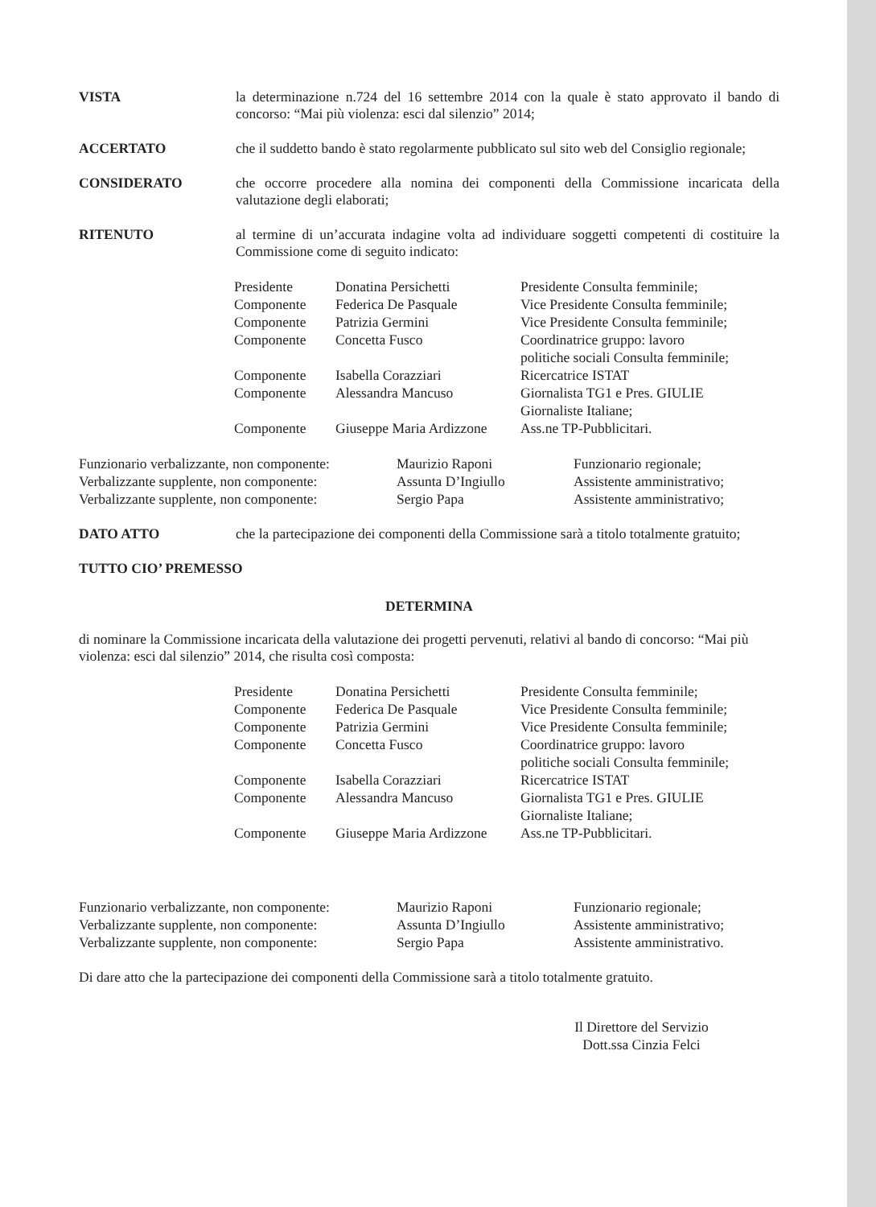VISTA
la determinazione n.724 del 16 settembre 2014 con la quale è stato approvato il bando di concorso: “Mai più violenza: esci dal silenzio” 2014;
ACCERTATO
che il suddetto bando è stato regolarmente pubblicato sul sito web del Consiglio regionale;
CONSIDERATO
che occorre procedere alla nomina dei componenti della Commissione incaricata della valutazione degli elaborati;
RITENUTO
al termine di un’accurata indagine volta ad individuare soggetti competenti di costituire la Commissione come di seguito indicato:
| Presidente | Donatina Persichetti | Presidente Consulta femminile; |
| Componente | Federica De Pasquale | Vice Presidente Consulta femminile; |
| Componente | Patrizia Germini | Vice Presidente Consulta femminile; |
| Componente | Concetta Fusco | Coordinatrice gruppo: lavoro politiche sociali Consulta femminile; |
| Componente | Isabella Corazziari | Ricercatrice ISTAT |
| Componente | Alessandra Mancuso | Giornalista TG1 e Pres. GIULIE Giornaliste Italiane; |
| Componente | Giuseppe Maria Ardizzone | Ass.ne TP-Pubblicitari. |
| Funzionario verbalizzante, non componente: | Maurizio Raponi | Funzionario regionale; |
| Verbalizzante supplente, non componente: | Assunta D’Ingiullo | Assistente amministrativo; |
| Verbalizzante supplente, non componente: | Sergio Papa | Assistente amministrativo; |
DATO ATTO
che la partecipazione dei componenti della Commissione sarà a titolo totalmente gratuito;
TUTTO CIO’ PREMESSO
DETERMINA
di nominare la Commissione incaricata della valutazione dei progetti pervenuti, relativi al bando di concorso: “Mai più violenza: esci dal silenzio” 2014, che risulta così composta:
| Presidente | Donatina Persichetti | Presidente Consulta femminile; |
| Componente | Federica De Pasquale | Vice Presidente Consulta femminile; |
| Componente | Patrizia Germini | Vice Presidente Consulta femminile; |
| Componente | Concetta Fusco | Coordinatrice gruppo: lavoro politiche sociali Consulta femminile; |
| Componente | Isabella Corazziari | Ricercatrice ISTAT |
| Componente | Alessandra Mancuso | Giornalista TG1 e Pres. GIULIE Giornaliste Italiane; |
| Componente | Giuseppe Maria Ardizzone | Ass.ne TP-Pubblicitari. |
| Funzionario verbalizzante, non componente: | Maurizio Raponi | Funzionario regionale; |
| Verbalizzante supplente, non componente: | Assunta D’Ingiullo | Assistente amministrativo; |
| Verbalizzante supplente, non componente: | Sergio Papa | Assistente amministrativo. |
Di dare atto che la partecipazione dei componenti della Commissione sarà a titolo totalmente gratuito.
Il Direttore del Servizio
Dott.ssa Cinzia Felci